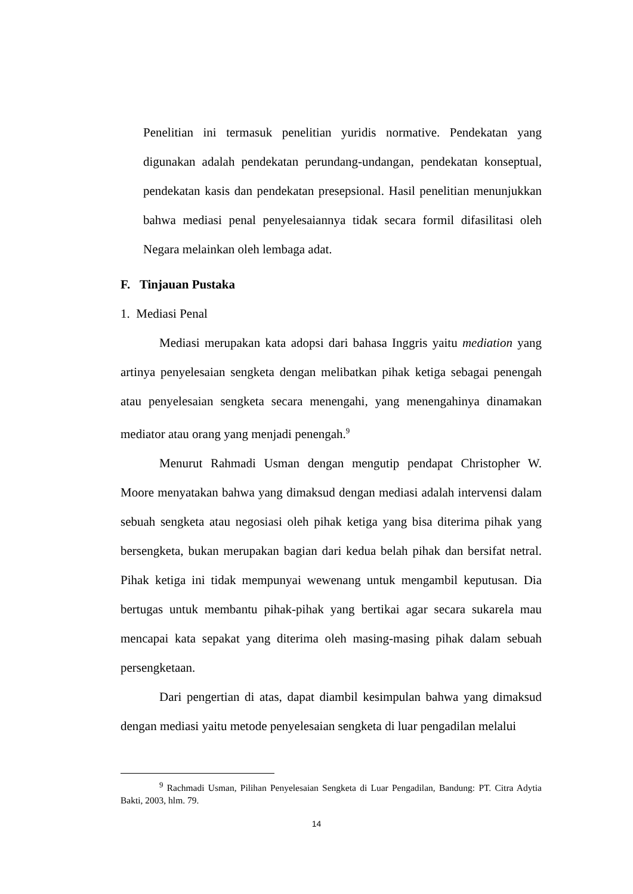Penelitian ini termasuk penelitian yuridis normative. Pendekatan yang digunakan adalah pendekatan perundang-undangan, pendekatan konseptual, pendekatan kasis dan pendekatan presepsional. Hasil penelitian menunjukkan bahwa mediasi penal penyelesaiannya tidak secara formil difasilitasi oleh Negara melainkan oleh lembaga adat.
F. Tinjauan Pustaka
1. Mediasi Penal
Mediasi merupakan kata adopsi dari bahasa Inggris yaitu mediation yang artinya penyelesaian sengketa dengan melibatkan pihak ketiga sebagai penengah atau penyelesaian sengketa secara menengahi, yang menengahinya dinamakan mediator atau orang yang menjadi penengah.<sup>9</sup>
Menurut Rahmadi Usman dengan mengutip pendapat Christopher W. Moore menyatakan bahwa yang dimaksud dengan mediasi adalah intervensi dalam sebuah sengketa atau negosiasi oleh pihak ketiga yang bisa diterima pihak yang bersengketa, bukan merupakan bagian dari kedua belah pihak dan bersifat netral. Pihak ketiga ini tidak mempunyai wewenang untuk mengambil keputusan. Dia bertugas untuk membantu pihak-pihak yang bertikai agar secara sukarela mau mencapai kata sepakat yang diterima oleh masing-masing pihak dalam sebuah persengketaan.
Dari pengertian di atas, dapat diambil kesimpulan bahwa yang dimaksud dengan mediasi yaitu metode penyelesaian sengketa di luar pengadilan melalui
<sup>9</sup> Rachmadi Usman, Pilihan Penyelesaian Sengketa di Luar Pengadilan, Bandung: PT. Citra Adytia Bakti, 2003, hlm. 79.
14